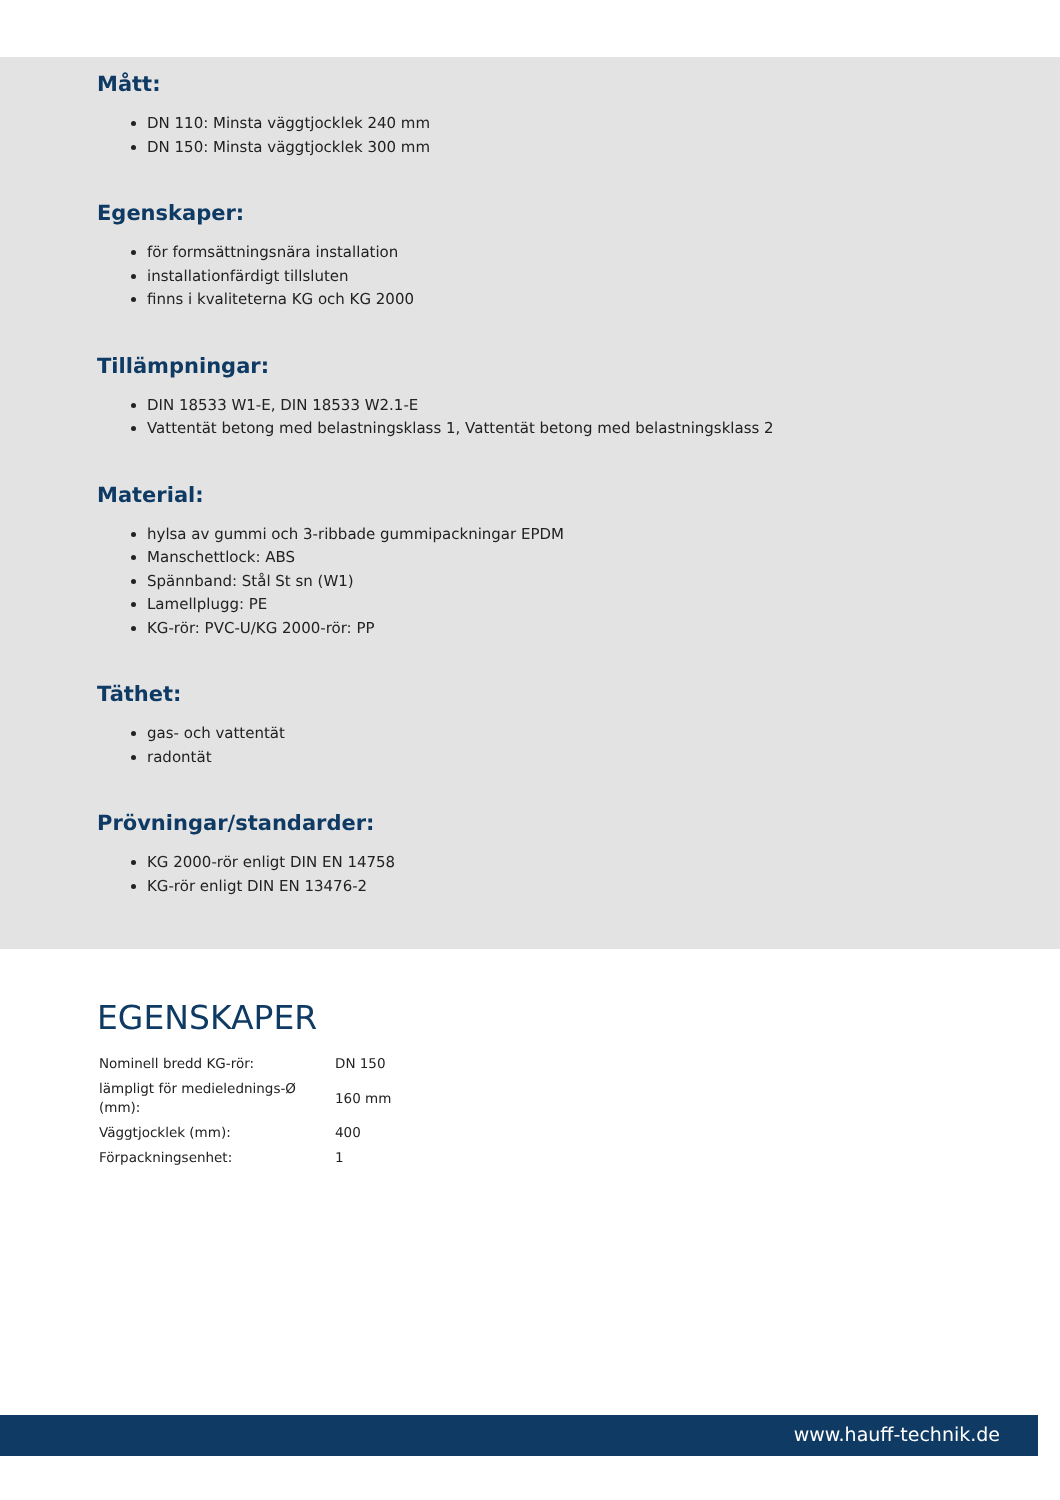Mått:
DN 110: Minsta väggtjocklek 240 mm
DN 150: Minsta väggtjocklek 300 mm
Egenskaper:
för formsättningsnära installation
installationfärdigt tillsluten
finns i kvaliteterna KG och KG 2000
Tillämpningar:
DIN 18533 W1-E, DIN 18533 W2.1-E
Vattentät betong med belastningsklass 1, Vattentät betong med belastningsklass 2
Material:
hylsa av gummi och 3-ribbade gummipackningar EPDM
Manschettlock: ABS
Spännband: Stål St sn (W1)
Lamellplugg: PE
KG-rör: PVC-U/KG 2000-rör: PP
Täthet:
gas- och vattentät
radontät
Prövningar/standarder:
KG 2000-rör enligt DIN EN 14758
KG-rör enligt DIN EN 13476-2
EGENSKAPER
| Nominell bredd KG-rör: | DN 150 |
| lämpligt för medieledning­s-Ø (mm): | 160 mm |
| Väggtjocklek (mm): | 400 |
| Förpackningsenhet: | 1 |
www.hauff-technik.de